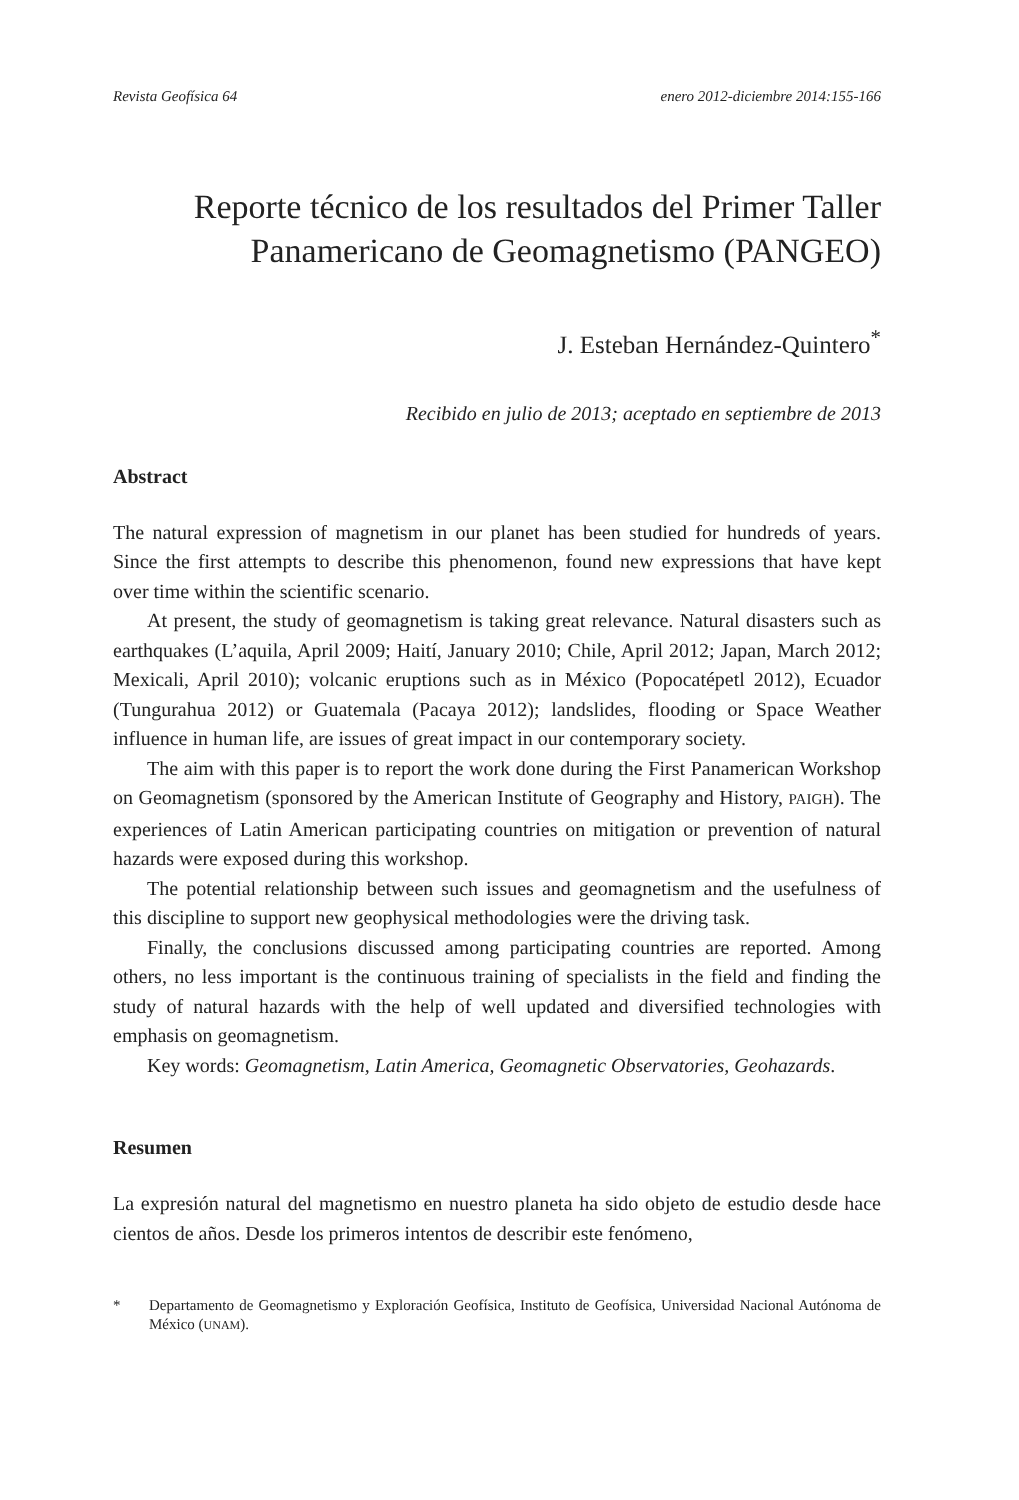Revista Geofísica 64 enero 2012-diciembre 2014:155-166
Reporte técnico de los resultados del Primer Taller
Panamericano de Geomagnetismo (PANGEO)
J. Esteban Hernández-Quintero<sup>*</sup>
Recibido en julio de 2013; aceptado en septiembre de 2013
Abstract
The natural expression of magnetism in our planet has been studied for hundreds of years. Since the first attempts to describe this phenomenon, found new expressions that have kept over time within the scientific scenario.
At present, the study of geomagnetism is taking great relevance. Natural disasters such as earthquakes (L’aquila, April 2009; Haití, January 2010; Chile, April 2012; Japan, March 2012; Mexicali, April 2010); volcanic eruptions such as in México (Popocatépetl 2012), Ecuador (Tungurahua 2012) or Guatemala (Pacaya 2012); landslides, flooding or Space Weather influence in human life, are issues of great impact in our contemporary society.
The aim with this paper is to report the work done during the First Panamerican Workshop on Geomagnetism (sponsored by the American Institute of Geography and History, PAIGH). The experiences of Latin American participating countries on mitigation or prevention of natural hazards were exposed during this workshop.
The potential relationship between such issues and geomagnetism and the usefulness of this discipline to support new geophysical methodologies were the driving task.
Finally, the conclusions discussed among participating countries are reported. Among others, no less important is the continuous training of specialists in the field and finding the study of natural hazards with the help of well updated and diversified technologies with emphasis on geomagnetism.
Key words: Geomagnetism, Latin America, Geomagnetic Observatories, Geohazards.
Resumen
La expresión natural del magnetismo en nuestro planeta ha sido objeto de estudio desde hace cientos de años. Desde los primeros intentos de describir este fenómeno,
* Departamento de Geomagnetismo y Exploración Geofísica, Instituto de Geofísica, Universidad Nacional Autónoma de México (UNAM).